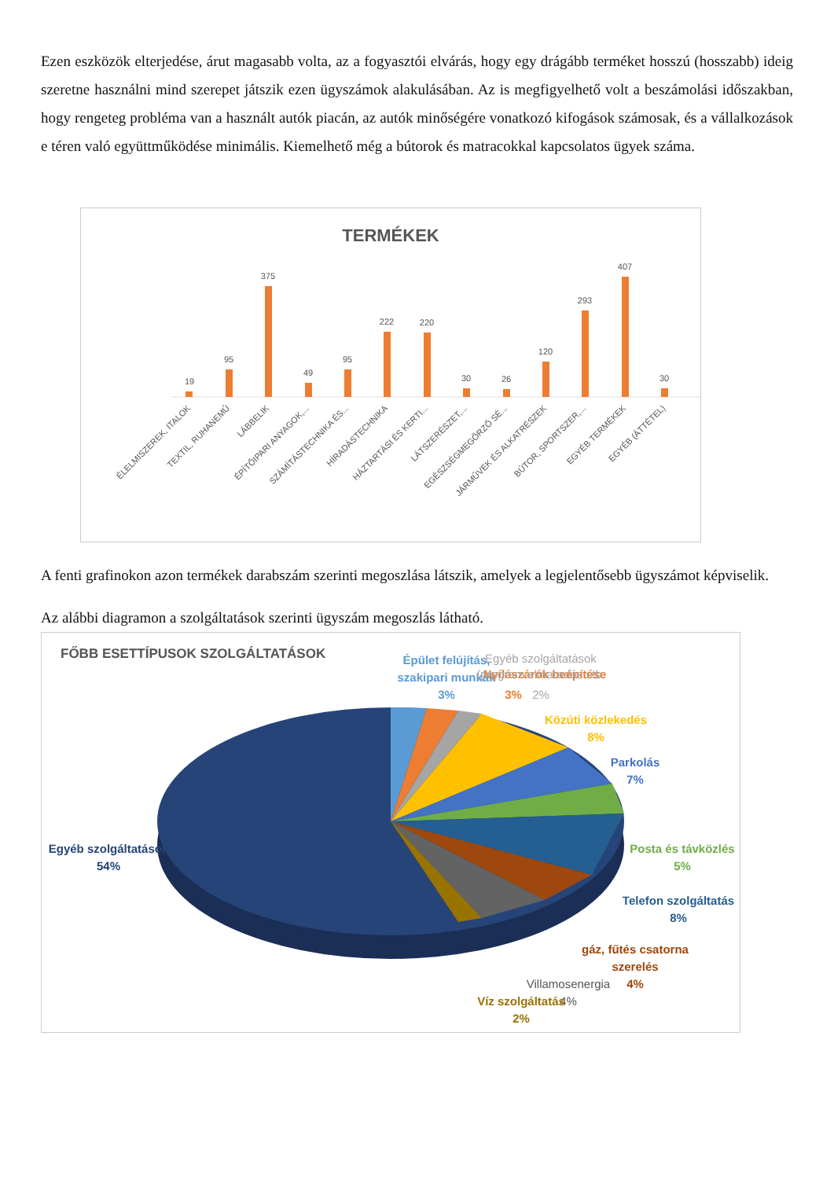Ezen eszközök elterjedése, árut magasabb volta, az a fogyasztói elvárás, hogy egy drágább terméket hosszú (hosszabb) ideig szeretne használni mind szerepet játszik ezen ügyszámok alakulásában. Az is megfigyelhető volt a beszámolási időszakban, hogy rengeteg probléma van a használt autók piacán, az autók minőségére vonatkozó kifogások számosak, és a vállalkozások e téren való együttműködése minimális. Kiemelhető még a bútorok és matracokkal kapcsolatos ügyek száma.
TERMÉKEK
19
95
375
49
95
222
220
30
26
120
293
407
30
ÉLELMISZEREK, ITALOK
TEXTIL, RUHANEMŰ
LÁBBELIK
ÉPÍTŐIPARI ANYAGOK,...
SZÁMÍTÁSTECHNIKA ÉS...
HÍRADÁSTECHNIKA
HÁZTARTÁSI ÉS KERTI...
LÁTSZERÉSZET,...
EGÉSZSÉGMEGŐRZŐ SÉ...
JÁRMŰVEK ÉS ALKATRÉSZEK
BÚTOR, SPORTSZER,...
EGYÉB TERMÉKEK
EGYÉB (ÁTTÉTEL)
A fenti grafinokon azon termékek darabszám szerinti megoszlása látszik, amelyek a legjelentősebb ügyszámot képviselik.
Az alábbi diagramon a szolgáltatások szerinti ügyszám megoszlás látható.
FŐBB ESETTÍPUSOK SZOLGÁLTATÁSOK
Épület felújítás,
szakipari munkák
3%
Nyílászárók beépítése
3%
Egyéb szolgáltatások
(program elmaradás stb.
2%
Közúti közlekedés
8%
Parkolás
7%
Posta és távközlés
5%
Telefon szolgáltatás
8%
gáz, fűtés csatorna
szerelés
4%
Villamosenergia
4%
Víz szolgáltatás
2%
Egyéb szolgáltatások
54%